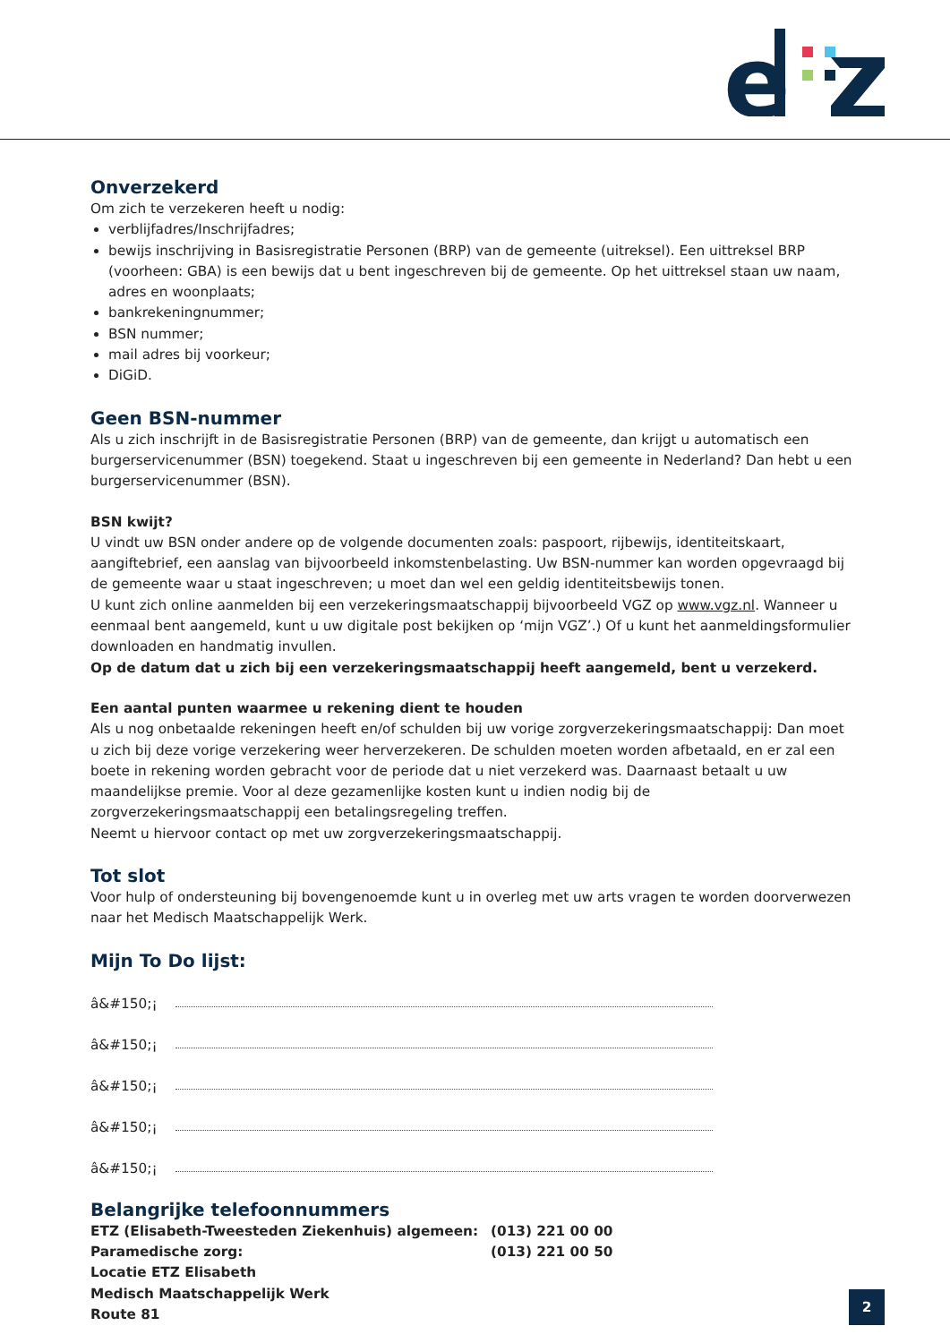e
Onverzekerd
Om zich te verzekeren heeft u nodig:
verblijfadres/Inschrijfadres;
bewijs inschrijving in Basisregistratie Personen (BRP) van de gemeente (uitreksel). Een uittreksel BRP (voorheen: GBA) is een bewijs dat u bent ingeschreven bij de gemeente. Op het uittreksel staan uw naam, adres en woonplaats;
bankrekeningnummer;
BSN nummer;
mail adres bij voorkeur;
DiGiD.
Geen BSN-nummer
Als u zich inschrijft in de Basisregistratie Personen (BRP) van de gemeente, dan krijgt u automatisch een burgerservicenummer (BSN) toegekend. Staat u ingeschreven bij een gemeente in Nederland? Dan hebt u een burgerservicenummer (BSN).
BSN kwijt?
U vindt uw BSN onder andere op de volgende documenten zoals: paspoort, rijbewijs, identiteitskaart, aangiftebrief, een aanslag van bijvoorbeeld inkomstenbelasting. Uw BSN-nummer kan worden opgevraagd bij de gemeente waar u staat ingeschreven; u moet dan wel een geldig identiteitsbewijs tonen.
U kunt zich online aanmelden bij een verzekeringsmaatschappij bijvoorbeeld VGZ op www.vgz.nl. Wanneer u eenmaal bent aangemeld, kunt u uw digitale post bekijken op ‘mijn VGZ’.) Of u kunt het aanmeldingsformulier downloaden en handmatig invullen.
Op de datum dat u zich bij een verzekeringsmaatschappij heeft aangemeld, bent u verzekerd.
Een aantal punten waarmee u rekening dient te houden
Als u nog onbetaalde rekeningen heeft en/of schulden bij uw vorige zorgverzekeringsmaatschappij: Dan moet u zich bij deze vorige verzekering weer herverzekeren. De schulden moeten worden afbetaald, en er zal een boete in rekening worden gebracht voor de periode dat u niet verzekerd was. Daarnaast betaalt u uw maandelijkse premie. Voor al deze gezamenlijke kosten kunt u indien nodig bij de zorgverzekeringsmaatschappij een betalingsregeling treffen.
Neemt u hiervoor contact op met uw zorgverzekeringsmaatschappij.
Tot slot
Voor hulp of ondersteuning bij bovengenoemde kunt u in overleg met uw arts vragen te worden doorverwezen naar het Medisch Maatschappelijk Werk.
Mijn To Do lijst:
â&#150;¡
â&#150;¡
â&#150;¡
â&#150;¡
â&#150;¡
Belangrijke telefoonnummers
| ETZ (Elisabeth-Tweesteden Ziekenhuis) algemeen: | (013) 221 00 00 |
| Paramedische zorg: | (013) 221 00 50 |
| Locatie ETZ Elisabeth | |
| Medisch Maatschappelijk Werk | |
| Route 81 | |
2